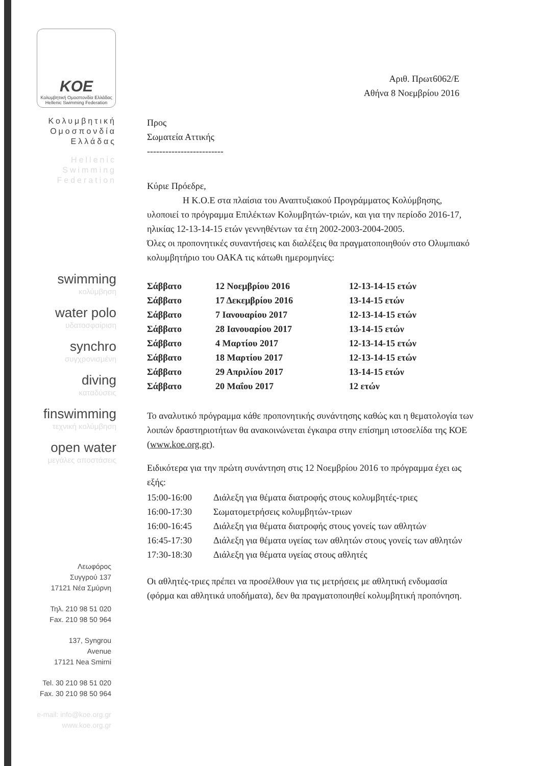KOE
Κολυμβητική Ομοσπονδία Ελλάδας
Hellenic Swimming Federation
Κολυμβητική
Ομοσπονδία
Ελλάδας
Hellenic
Swimming
Federation
swimming
κολύμβηση
water polo
υδατοσφαίριση
synchro
συγχρονισμένη
diving
καταδύσεις
finswimming
τεχνική κολύμβηση
open water
μεγάλες αποστάσεις
Λεωφόρος
Συγγρού 137
17121 Νέα Σμύρνη
Τηλ. 210 98 51 020
Fax. 210 98 50 964
137, Syngrou
Avenue
17121 Nea Smirni
Tel. 30 210 98 51 020
Fax. 30 210 98 50 964
e-mail: info@koe.org.gr
www.koe.org.gr
Αριθ. Πρωτ6062/Ε
Αθήνα 8 Νοεμβρίου 2016
Προς
Σωματεία Αττικής
-------------------------
Κύριε Πρόεδρε,
Η Κ.Ο.Ε στα πλαίσια του Αναπτυξιακού Προγράμματος Κολύμβησης, υλοποιεί το πρόγραμμα Επιλέκτων Κολυμβητών-τριών, και για την περίοδο 2016-17, ηλικίας 12-13-14-15 ετών γεννηθέντων τα έτη 2002-2003-2004-2005.
Όλες οι προπονητικές συναντήσεις και διαλέξεις θα πραγματοποιηθούν στο Ολυμπιακό κολυμβητήριο του ΟΑΚΑ τις κάτωθι ημερομηνίες:
| Σάββατο | 12 Νοεμβρίου 2016 | 12-13-14-15 ετών |
| Σάββατο | 17 Δεκεμβρίου 2016 | 13-14-15 ετών |
| Σάββατο | 7 Ιανουαρίου 2017 | 12-13-14-15 ετών |
| Σάββατο | 28 Ιανουαρίου 2017 | 13-14-15 ετών |
| Σάββατο | 4 Μαρτίου 2017 | 12-13-14-15 ετών |
| Σάββατο | 18 Μαρτίου 2017 | 12-13-14-15 ετών |
| Σάββατο | 29 Απριλίου 2017 | 13-14-15 ετών |
| Σάββατο | 20 Μαΐου 2017 | 12 ετών |
Το αναλυτικό πρόγραμμα κάθε προπονητικής συνάντησης καθώς και η θεματολογία των λοιπών δραστηριοτήτων θα ανακοινώνεται έγκαιρα στην επίσημη ιστοσελίδα της ΚΟΕ (www.koe.org.gr).
Ειδικότερα για την πρώτη συνάντηση στις 12 Νοεμβρίου 2016 το πρόγραμμα έχει ως εξής:
| 15:00-16:00 | Διάλεξη για θέματα διατροφής στους κολυμβητές-τριες |
| 16:00-17:30 | Σωματομετρήσεις κολυμβητών-τριων |
| 16:00-16:45 | Διάλεξη για θέματα διατροφής στους γονείς των αθλητών |
| 16:45-17:30 | Διάλεξη για θέματα υγείας των αθλητών στους γονείς των αθλητών |
| 17:30-18:30 | Διάλεξη για θέματα υγείας στους αθλητές |
Οι αθλητές-τριες πρέπει να προσέλθουν για τις μετρήσεις με αθλητική ενδυμασία (φόρμα και αθλητικά υποδήματα), δεν θα πραγματοποιηθεί κολυμβητική προπόνηση.